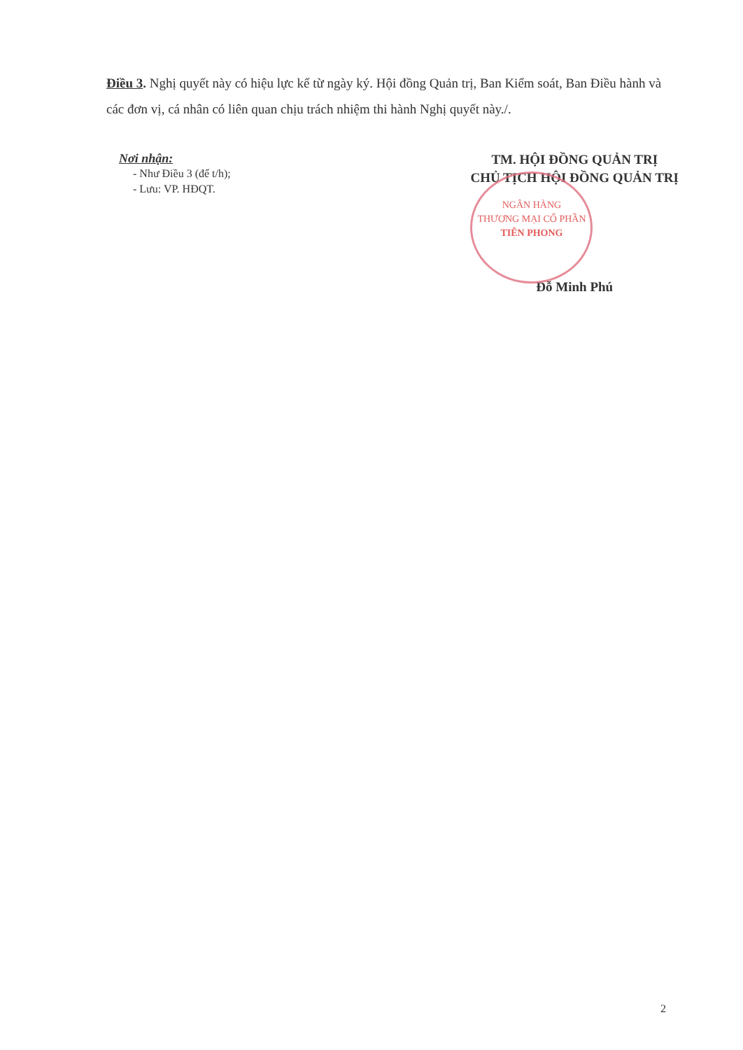Điều 3. Nghị quyết này có hiệu lực kể từ ngày ký. Hội đồng Quản trị, Ban Kiểm soát, Ban Điều hành và các đơn vị, cá nhân có liên quan chịu trách nhiệm thi hành Nghị quyết này./.
Nơi nhận:
- Như Điều 3 (để t/h);
- Lưu: VP. HĐQT.
TM. HỘI ĐỒNG QUẢN TRỊ
CHỦ TỊCH HỘI ĐỒNG QUẢN TRỊ
NGÂN HÀNG
THƯƠNG MẠI CỔ PHẦN
TIÊN PHONG
Đỗ Minh Phú
2